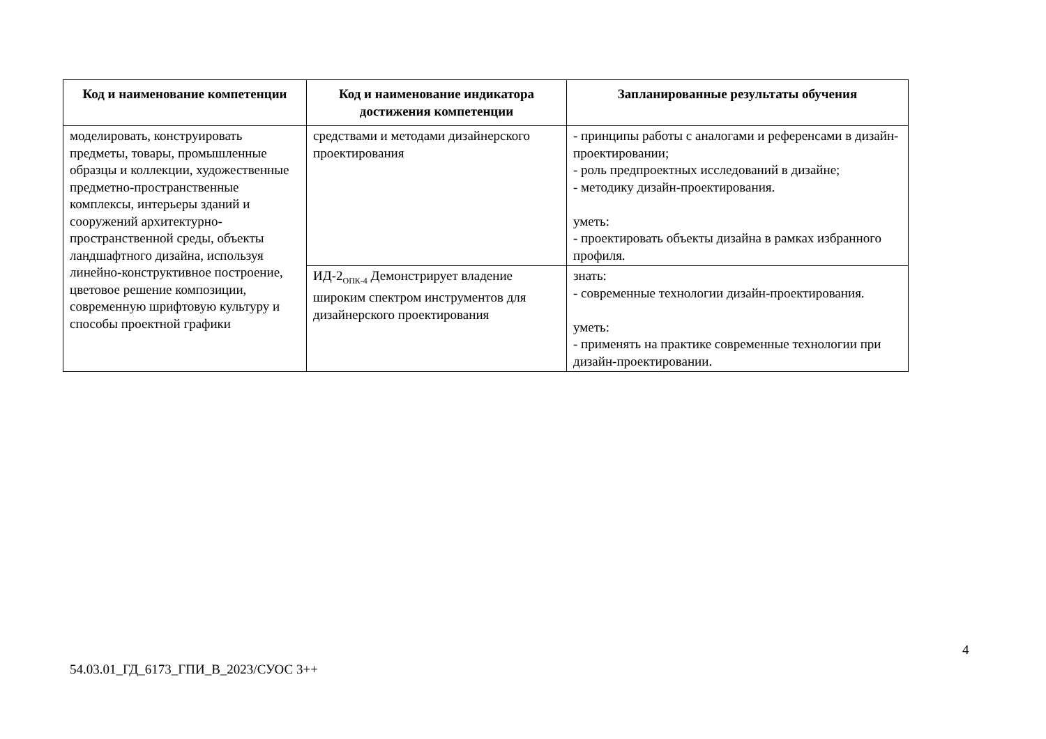| Код и наименование компетенции | Код и наименование индикатора достижения компетенции | Запланированные результаты обучения |
| --- | --- | --- |
| моделировать, конструировать предметы, товары, промышленные образцы и коллекции, художественные предметно-пространственные комплексы, интерьеры зданий и сооружений архитектурно-пространственной среды, объекты ландшафтного дизайна, используя линейно-конструктивное построение, цветовое решение композиции, современную шрифтовую культуру и способы проектной графики | средствами и методами дизайнерского проектирования | - принципы работы с аналогами и референсами в дизайн-проектировании; - роль предпроектных исследований в дизайне; - методику дизайн-проектирования. уметь: - проектировать объекты дизайна в рамках избранного профиля. |
| | ИД-2<sub>ОПК-4</sub> Демонстрирует владение широким спектром инструментов для дизайнерского проектирования | знать: - современные технологии дизайн-проектирования. уметь: - применять на практике современные технологии при дизайн-проектировании. |
4
54.03.01_ГД_6173_ГПИ_В_2023/СУОС 3++